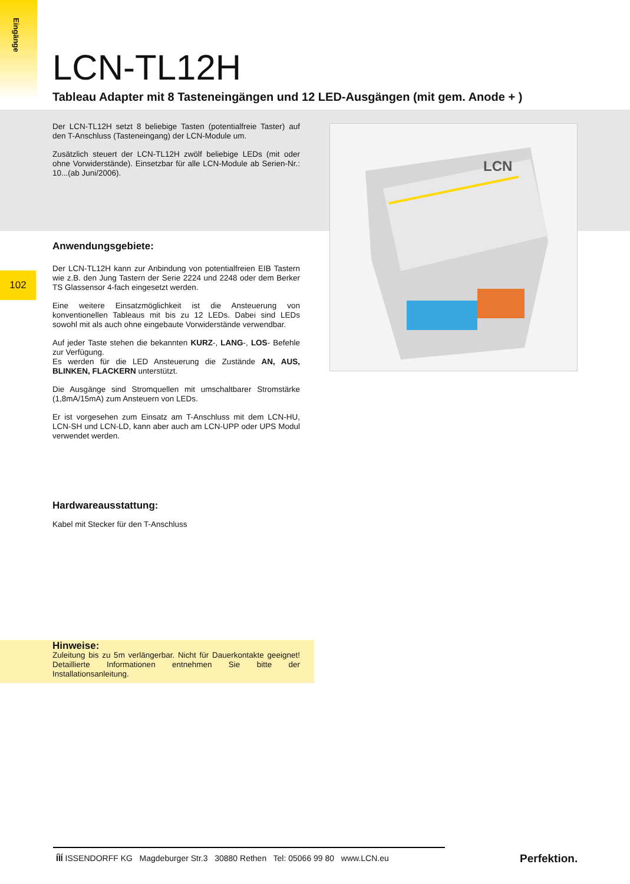Eingänge
102
LCN-TL12H
Tableau Adapter mit 8 Tasteneingängen und 12 LED-Ausgängen (mit gem. Anode + )
Der LCN-TL12H setzt 8 beliebige Tasten (potentialfreie Taster) auf den T-Anschluss (Tasteneingang) der LCN-Module um.
Zusätzlich steuert der LCN-TL12H zwölf beliebige LEDs (mit oder ohne Vorwiderstände). Einsetzbar für alle LCN-Module ab Serien-Nr.: 10...(ab Juni/2006).
LCN
Anwendungsgebiete:
Der LCN-TL12H kann zur Anbindung von potentialfreien EIB Tastern wie z.B. den Jung Tastern der Serie 2224 und 2248 oder dem Berker TS Glassensor 4-fach eingesetzt werden.
Eine weitere Einsatzmöglichkeit ist die Ansteuerung von konventionellen Tableaus mit bis zu 12 LEDs. Dabei sind LEDs sowohl mit als auch ohne eingebaute Vorwiderstände verwendbar.
Auf jeder Taste stehen die bekannten KURZ-, LANG-, LOS- Befehle zur Verfügung.
Es werden für die LED Ansteuerung die Zustände AN, AUS, BLINKEN, FLACKERN unterstützt.
Die Ausgänge sind Stromquellen mit umschaltbarer Stromstärke (1,8mA/15mA) zum Ansteuern von LEDs.
Er ist vorgesehen zum Einsatz am T-Anschluss mit dem LCN-HU, LCN-SH und LCN-LD, kann aber auch am LCN-UPP oder UPS Modul verwendet werden.
Hardwareausstattung:
Kabel mit Stecker für den T-Anschluss
Hinweise:
Zuleitung bis zu 5m verlängerbar. Nicht für Dauerkontakte geeignet! Detaillierte Informationen entnehmen Sie bitte der Installationsanleitung.
ÍÌÍ ISSENDORFF KG Magdeburger Str.3 30880 Rethen Tel: 05066 99 80 www.LCN.eu
Perfektion.